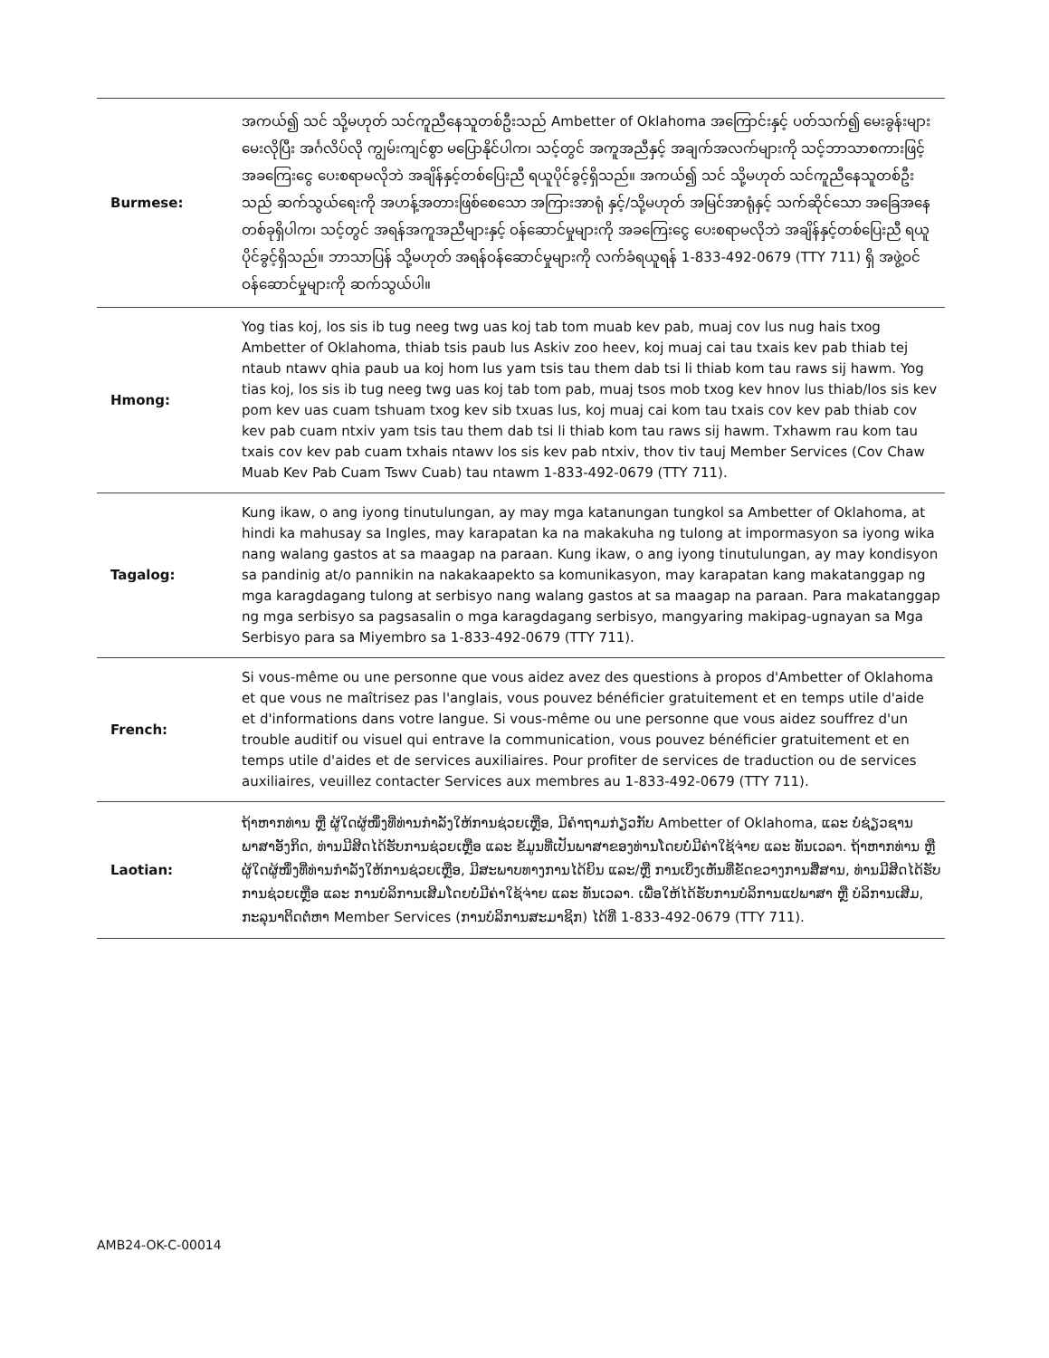| Burmese: | အကယ်၍ သင် သို့မဟုတ် သင်ကူညီနေသူတစ်ဦးသည် Ambetter of Oklahoma အကြောင်းနှင့် ပတ်သက်၍ မေးခွန်းများ မေးလိုပြီး အင်္ဂလိပ်လို ကျွမ်းကျင်စွာ မပြောနိုင်ပါက၊ သင့်တွင် အကူအညီနှင့် အချက်အလက်များကို သင့်ဘာသာစကားဖြင့် အခကြေးငွေ ပေးစရာမလိုဘဲ အချိန်နှင့်တစ်ပြေးညီ ရယူပိုင်ခွင့်ရှိသည်။ အကယ်၍ သင် သို့မဟုတ် သင်ကူညီနေသူတစ်ဦးသည် ဆက်သွယ်ရေးကို အဟန့်အတားဖြစ်စေသော အကြားအာရုံ နှင့်/သို့မဟုတ် အမြင်အာရုံနှင့် သက်ဆိုင်သော အခြေအနေတစ်ခုရှိပါက၊ သင့်တွင် အရန်အကူအညီများနှင့် ဝန်ဆောင်မှုများကို အခကြေးငွေ ပေးစရာမလိုဘဲ အချိန်နှင့်တစ်ပြေးညီ ရယူပိုင်ခွင့်ရှိသည်။ ဘာသာပြန် သို့မဟုတ် အရန်ဝန်ဆောင်မှုများကို လက်ခံရယူရန် 1-833-492-0679 (TTY 711) ရှိ အဖွဲ့ဝင် ဝန်ဆောင်မှုများကို ဆက်သွယ်ပါ။ |
| Hmong: | Yog tias koj, los sis ib tug neeg twg uas koj tab tom muab kev pab, muaj cov lus nug hais txog Ambetter of Oklahoma, thiab tsis paub lus Askiv zoo heev, koj muaj cai tau txais kev pab thiab tej ntaub ntawv qhia paub ua koj hom lus yam tsis tau them dab tsi li thiab kom tau raws sij hawm. Yog tias koj, los sis ib tug neeg twg uas koj tab tom pab, muaj tsos mob txog kev hnov lus thiab/los sis kev pom kev uas cuam tshuam txog kev sib txuas lus, koj muaj cai kom tau txais cov kev pab thiab cov kev pab cuam ntxiv yam tsis tau them dab tsi li thiab kom tau raws sij hawm. Txhawm rau kom tau txais cov kev pab cuam txhais ntawv los sis kev pab ntxiv, thov tiv tauj Member Services (Cov Chaw Muab Kev Pab Cuam Tswv Cuab) tau ntawm 1-833-492-0679 (TTY 711). |
| Tagalog: | Kung ikaw, o ang iyong tinutulungan, ay may mga katanungan tungkol sa Ambetter of Oklahoma, at hindi ka mahusay sa Ingles, may karapatan ka na makakuha ng tulong at impormasyon sa iyong wika nang walang gastos at sa maagap na paraan. Kung ikaw, o ang iyong tinutulungan, ay may kondisyon sa pandinig at/o pannikin na nakakaapekto sa komunikasyon, may karapatan kang makatanggap ng mga karagdagang tulong at serbisyo nang walang gastos at sa maagap na paraan. Para makatanggap ng mga serbisyo sa pagsasalin o mga karagdagang serbisyo, mangyaring makipag-ugnayan sa Mga Serbisyo para sa Miyembro sa 1-833-492-0679 (TTY 711). |
| French: | Si vous-même ou une personne que vous aidez avez des questions à propos d'Ambetter of Oklahoma et que vous ne maîtrisez pas l'anglais, vous pouvez bénéficier gratuitement et en temps utile d'aide et d'informations dans votre langue. Si vous-même ou une personne que vous aidez souffrez d'un trouble auditif ou visuel qui entrave la communication, vous pouvez bénéficier gratuitement et en temps utile d'aides et de services auxiliaires. Pour profiter de services de traduction ou de services auxiliaires, veuillez contacter Services aux membres au 1-833-492-0679 (TTY 711). |
| Laotian: | ຖ້າຫາກທ່ານ ຫຼື ຜູ້ໃດຜູ້ໜຶ່ງທີ່ທ່ານກຳລັງໃຫ້ການຊ່ວຍເຫຼືອ, ມີຄຳຖາມກ່ຽວກັບ Ambetter of Oklahoma, ແລະ ບໍ່ຊ່ຽວຊານພາສາອັງກິດ, ທ່ານມີສິດໄດ້ຮັບການຊ່ວຍເຫຼືອ ແລະ ຂໍ້ມູນທີ່ເປັນພາສາຂອງທ່ານໂດຍບໍ່ມີຄ່າໃຊ້ຈ່າຍ ແລະ ທັນເວລາ. ຖ້າຫາກທ່ານ ຫຼື ຜູ້ໃດຜູ້ໜຶ່ງທີ່ທ່ານກຳລັງໃຫ້ການຊ່ວຍເຫຼືອ, ມີສະພາບທາງການໄດ້ຍິນ ແລະ/ຫຼື ການເບິ່ງເຫັນທີ່ຂັດຂວາງການສື່ສານ, ທ່ານມີສິດໄດ້ຮັບການຊ່ວຍເຫຼືອ ແລະ ການບໍລິການເສີມໂດຍບໍ່ມີຄ່າໃຊ້ຈ່າຍ ແລະ ທັນເວລາ. ເພື່ອໃຫ້ໄດ້ຮັບການບໍລິການແປພາສາ ຫຼື ບໍລິການເສີມ, ກະລຸນາຕິດຕໍ່ຫາ Member Services (ການບໍລິການສະມາຊິກ) ໄດ້ທີ່ 1-833-492-0679 (TTY 711). |
AMB24-OK-C-00014